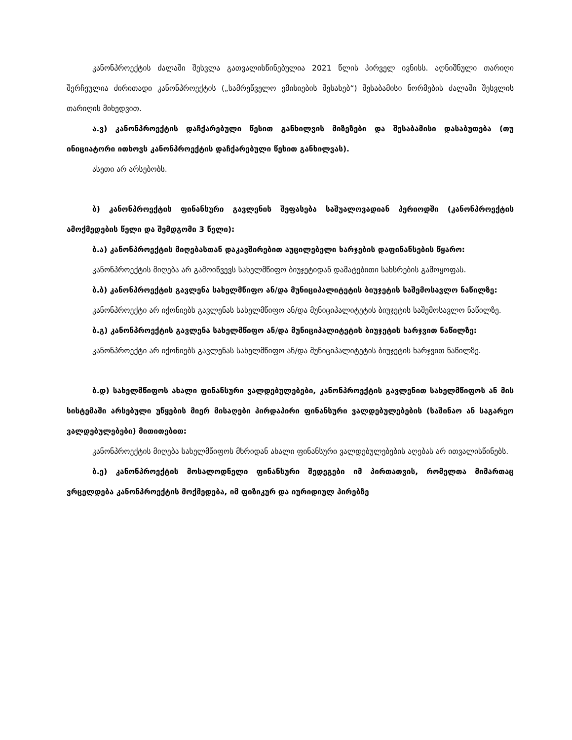კანონპროექტის ძალაში შესვლა გათვალისწინებულია 2021 წლის პირველ ივნისს. აღნიშნული თარიღი შერჩეულია ძირითადი კანონპროექტის („სამრეწველო ემისიების შესახებ“) შესაბამისი ნორმების ძალაში შესვლის თარიღის მიხედვით.
ა.ვ) კანონპროექტის დაჩქარებული წესით განხილვის მიზეზები და შესაბამისი დასაბუთება (თუ ინიციატორი ითხოვს კანონპროექტის დაჩქარებული წესით განხილვას).
ასეთი არ არსებობს.
ბ) კანონპროექტის ფინანსური გავლენის შეფასება საშუალოვადიან პერიოდში (კანონპროექტის ამოქმედების წელი და შემდგომი 3 წელი):
ბ.ა) კანონპროექტის მიღებასთან დაკავშირებით აუცილებელი ხარჯების დაფინანსების წყარო:
კანონპროექტის მიღება არ გამოიწვევს სახელმწიფო ბიუჯეტიდან დამატებითი სახსრების გამოყოფას.
ბ.ბ) კანონპროექტის გავლენა სახელმწიფო ან/და მუნიციპალიტეტის ბიუჯეტის საშემოსავლო ნაწილზე:
კანონპროექტი არ იქონიებს გავლენას სახელმწიფო ან/და მუნიციპალიტეტის ბიუჯეტის საშემოსავლო ნაწილზე.
ბ.გ) კანონპროექტის გავლენა სახელმწიფო ან/და მუნიციპალიტეტის ბიუჯეტის ხარჯვით ნაწილზე:
კანონპროექტი არ იქონიებს გავლენას სახელმწიფო ან/და მუნიციპალიტეტის ბიუჯეტის ხარჯვით ნაწილზე.
ბ.დ) სახელმწიფოს ახალი ფინანსური ვალდებულებები, კანონპროექტის გავლენით სახელმწიფოს ან მის სისტემაში არსებული უწყების მიერ მისაღები პირდაპირი ფინანსური ვალდებულებების (საშინაო ან საგარეო ვალდებულებები) მითითებით:
კანონპროექტის მიღება სახელმწიფოს მხრიდან ახალი ფინანსური ვალდებულებების აღებას არ ითვალისწინებს.
ბ.ე) კანონპროექტის მოსალოდნელი ფინანსური შედეგები იმ პირთათვის, რომელთა მიმართაც ვრცელდება კანონპროექტის მოქმედება, იმ ფიზიკურ და იურიდიულ პირებზე